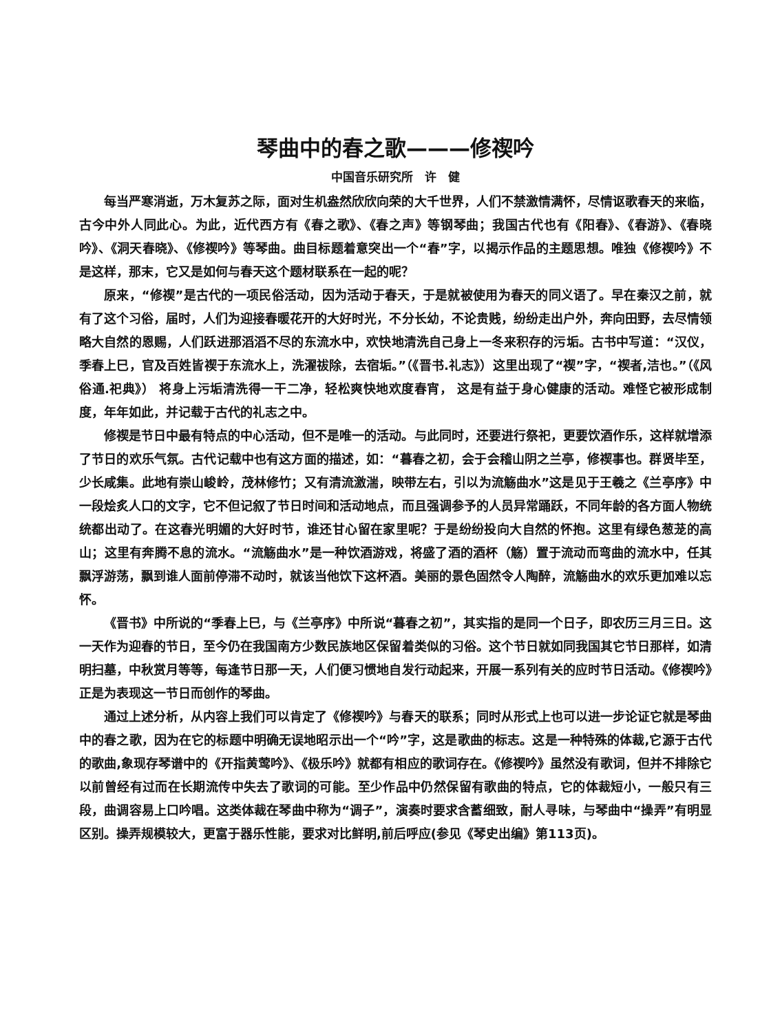琴曲中的春之歌———修禊吟
中国音乐研究所　许　健
每当严寒消逝，万木复苏之际，面对生机盎然欣欣向荣的大千世界，人们不禁激情满怀，尽情讴歌春天的来临，古今中外人同此心。为此，近代西方有《春之歌》、《春之声》等钢琴曲；我国古代也有《阳春》、《春游》、《春晓吟》、《洞天春晓》、《修禊吟》等琴曲。曲目标题着意突出一个“春”字，以揭示作品的主题思想。唯独《修禊吟》不是这样，那末，它又是如何与春天这个题材联系在一起的呢？
原来，“修禊”是古代的一项民俗活动，因为活动于春天，于是就被使用为春天的同义语了。早在秦汉之前，就有了这个习俗，届时，人们为迎接春暖花开的大好时光，不分长幼，不论贵贱，纷纷走出户外，奔向田野，去尽情领略大自然的恩赐，人们跃进那滔滔不尽的东流水中，欢快地清洗自己身上一冬来积存的污垢。古书中写道：“汉仪，季春上巳，官及百姓皆禊于东流水上，洗濯祓除，去宿垢。”（《晋书.礼志》）这里出现了“禊”字，“禊者,洁也。”（《风俗通.祀典》） 将身上污垢清洗得一干二净，轻松爽快地欢度春宵， 这是有益于身心健康的活动。难怪它被形成制度，年年如此，并记载于古代的礼志之中。
修禊是节日中最有特点的中心活动，但不是唯一的活动。与此同时，还要进行祭祀，更要饮酒作乐，这样就增添了节日的欢乐气氛。古代记载中也有这方面的描述，如：“暮春之初，会于会稽山阴之兰亭，修禊事也。群贤毕至，少长咸集。此地有崇山峻岭，茂林修竹；又有清流激湍，映带左右，引以为流觞曲水”这是见于王羲之《兰亭序》中一段烩炙人口的文字，它不但记叙了节日时间和活动地点，而且强调参予的人员异常踊跃，不同年龄的各方面人物统统都出动了。在这春光明媚的大好时节，谁还甘心留在家里呢？于是纷纷投向大自然的怀抱。这里有绿色葱茏的高山；这里有奔腾不息的流水。“流觞曲水”是一种饮酒游戏，将盛了酒的酒杯（觞）置于流动而弯曲的流水中，任其飘浮游荡，飘到谁人面前停滞不动时，就该当他饮下这杯酒。美丽的景色固然令人陶醉，流觞曲水的欢乐更加难以忘怀。
《晋书》中所说的“季春上巳，与《兰亭序》中所说“暮春之初”，其实指的是同一个日子，即农历三月三日。这一天作为迎春的节日，至今仍在我国南方少数民族地区保留着类似的习俗。这个节日就如同我国其它节日那样，如清明扫墓，中秋赏月等等，每逢节日那一天，人们便习惯地自发行动起来，开展一系列有关的应时节日活动。《修禊吟》正是为表现这一节日而创作的琴曲。
通过上述分析，从内容上我们可以肯定了《修禊吟》与春天的联系；同时从形式上也可以进一步论证它就是琴曲中的春之歌，因为在它的标题中明确无误地昭示出一个“吟”字，这是歌曲的标志。这是一种特殊的体裁,它源于古代的歌曲,象现存琴谱中的《开指黄莺吟》、《极乐吟》就都有相应的歌词存在。《修禊吟》虽然没有歌词，但并不排除它以前曾经有过而在长期流传中失去了歌词的可能。至少作品中仍然保留有歌曲的特点，它的体裁短小，一般只有三段，曲调容易上口吟唱。这类体裁在琴曲中称为“调子”，演奏时要求含蓄细致，耐人寻味，与琴曲中“操弄”有明显区别。操弄规模较大，更富于器乐性能，要求对比鲜明,前后呼应(参见《琴史出编》第113页)。